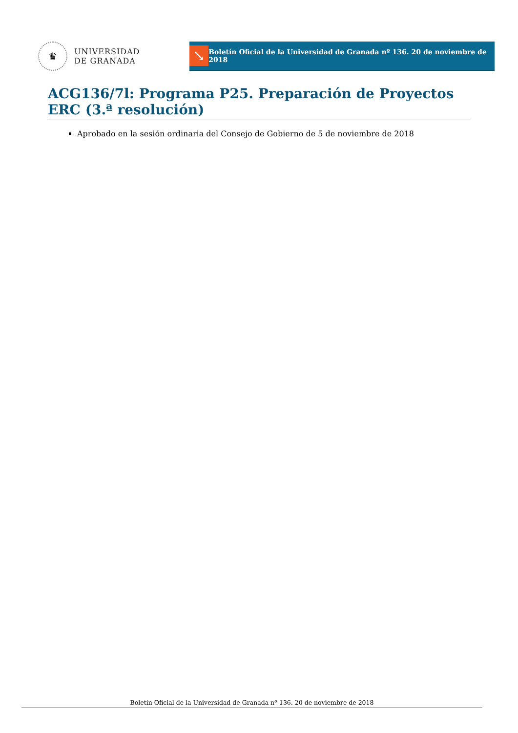♛
UNIVERSIDAD
DE GRANADA
↘
Boletín Oficial de la Universidad de Granada nº 136. 20 de noviembre de 2018
ACG136/7l: Programa P25. Preparación de Proyectos ERC (3.ª resolución)
Aprobado en la sesión ordinaria del Consejo de Gobierno de 5 de noviembre de 2018
Boletín Oficial de la Universidad de Granada nº 136. 20 de noviembre de 2018